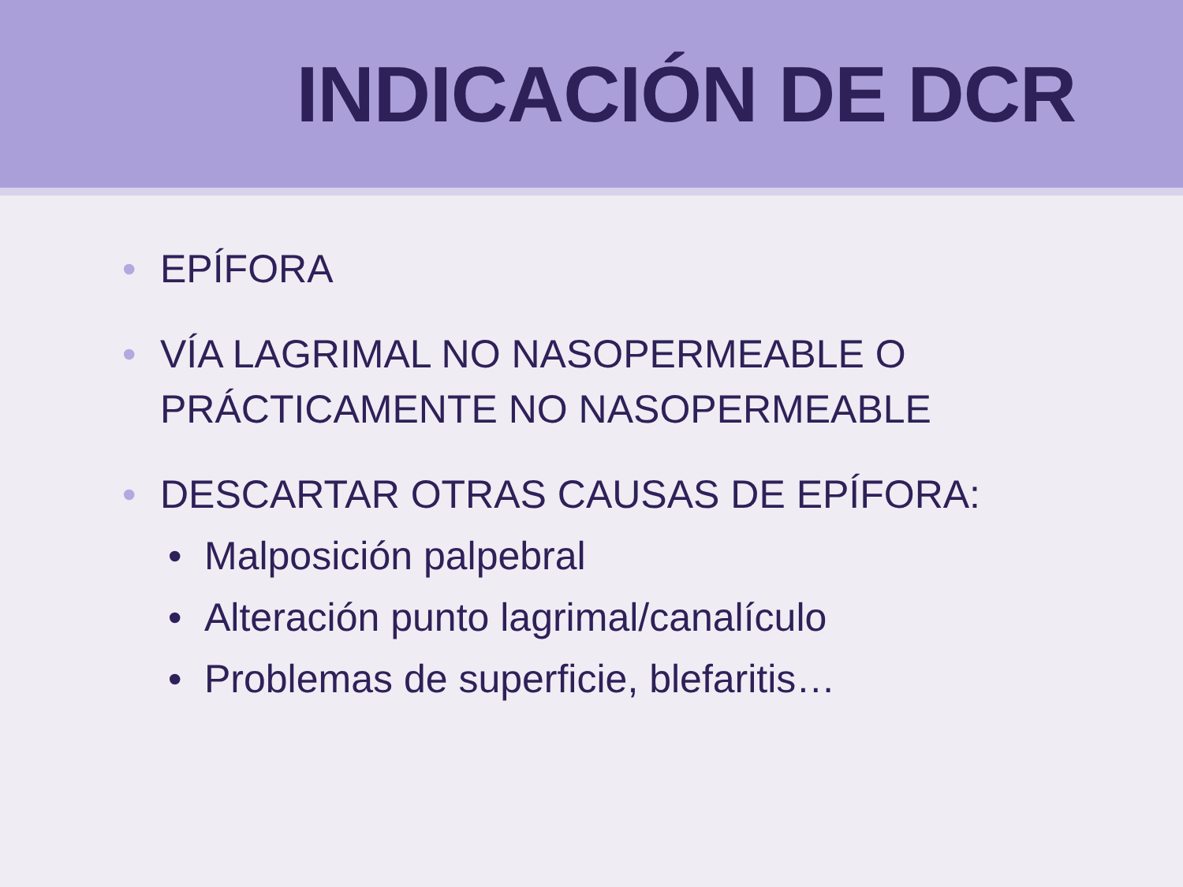INDICACIÓN DE DCR
• EPÍFORA
• VÍA LAGRIMAL NO NASOPERMEABLE O PRÁCTICAMENTE NO NASOPERMEABLE
• DESCARTAR OTRAS CAUSAS DE EPÍFORA:
• Malposición palpebral
• Alteración punto lagrimal/canalículo
• Problemas de superficie, blefaritis…